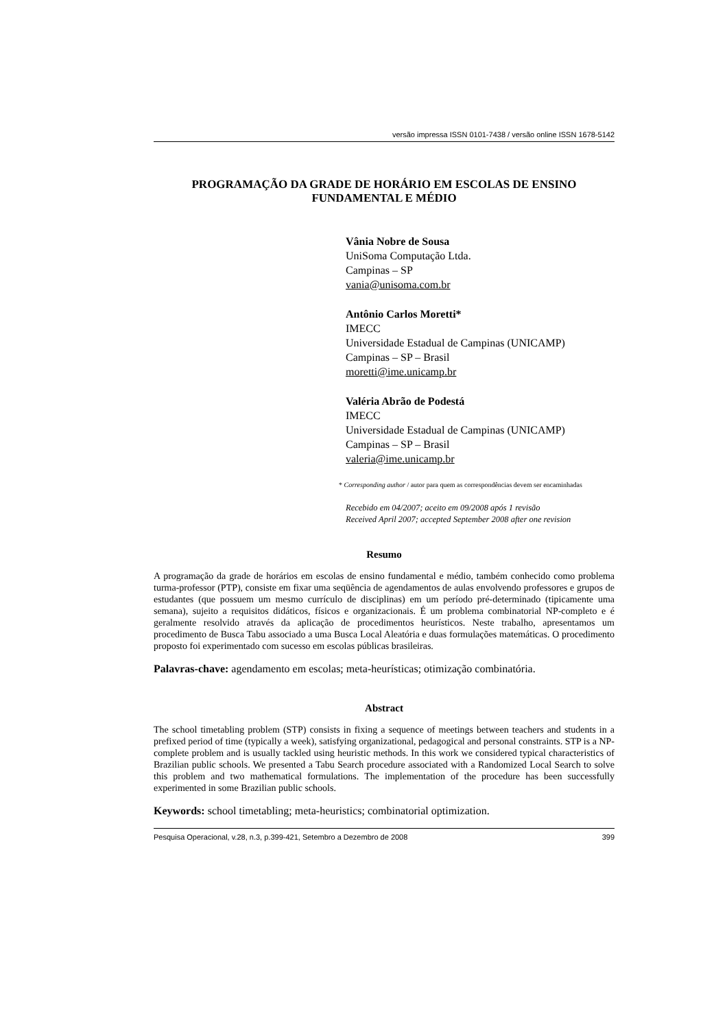versão impressa ISSN 0101-7438 / versão online ISSN 1678-5142
PROGRAMAÇÃO DA GRADE DE HORÁRIO EM ESCOLAS DE ENSINO
FUNDAMENTAL E MÉDIO
Vânia Nobre de Sousa
UniSoma Computação Ltda.
Campinas – SP
vania@unisoma.com.br
Antônio Carlos Moretti*
IMECC
Universidade Estadual de Campinas (UNICAMP)
Campinas – SP – Brasil
moretti@ime.unicamp.br
Valéria Abrão de Podestá
IMECC
Universidade Estadual de Campinas (UNICAMP)
Campinas – SP – Brasil
valeria@ime.unicamp.br
* Corresponding author / autor para quem as correspondências devem ser encaminhadas
Recebido em 04/2007; aceito em 09/2008 após 1 revisão
Received April 2007; accepted September 2008 after one revision
Resumo
A programação da grade de horários em escolas de ensino fundamental e médio, também conhecido como problema turma-professor (PTP), consiste em fixar uma seqüência de agendamentos de aulas envolvendo professores e grupos de estudantes (que possuem um mesmo currículo de disciplinas) em um período pré-determinado (tipicamente uma semana), sujeito a requisitos didáticos, físicos e organizacionais. É um problema combinatorial NP-completo e é geralmente resolvido através da aplicação de procedimentos heurísticos. Neste trabalho, apresentamos um procedimento de Busca Tabu associado a uma Busca Local Aleatória e duas formulações matemáticas. O procedimento proposto foi experimentado com sucesso em escolas públicas brasileiras.
Palavras-chave: agendamento em escolas; meta-heurísticas; otimização combinatória.
Abstract
The school timetabling problem (STP) consists in fixing a sequence of meetings between teachers and students in a prefixed period of time (typically a week), satisfying organizational, pedagogical and personal constraints. STP is a NP-complete problem and is usually tackled using heuristic methods. In this work we considered typical characteristics of Brazilian public schools. We presented a Tabu Search procedure associated with a Randomized Local Search to solve this problem and two mathematical formulations. The implementation of the procedure has been successfully experimented in some Brazilian public schools.
Keywords: school timetabling; meta-heuristics; combinatorial optimization.
Pesquisa Operacional, v.28, n.3, p.399-421, Setembro a Dezembro de 2008 399